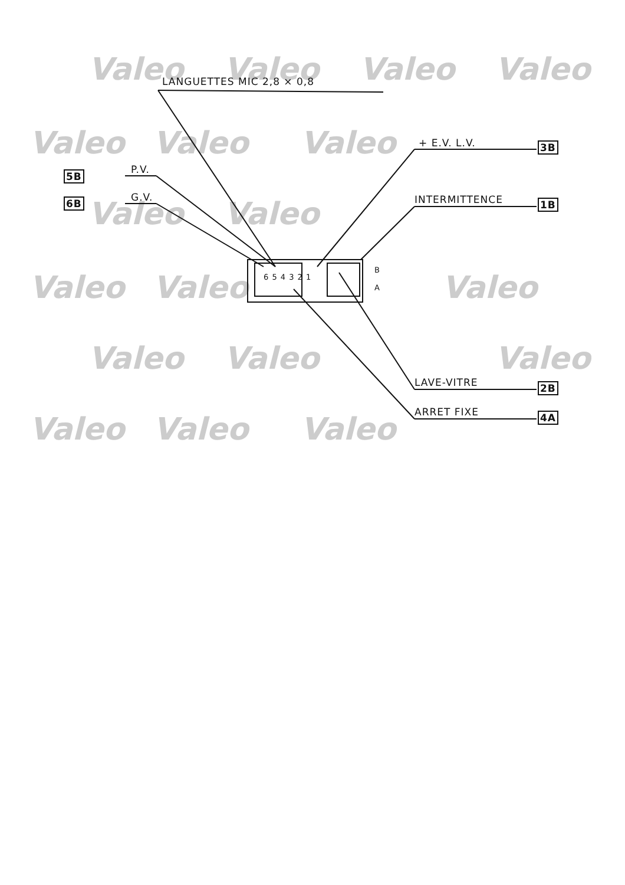Valeo
Valeo
Valeo
Valeo
Valeo
Valeo
Valeo
Valeo
Valeo
Valeo
Valeo
Valeo
Valeo
Valeo
Valeo
Valeo
Valeo
Valeo
LANGUETTES MIC 2,8 × 0,8
+ E.V. L.V. 3B
5B P.V.
6B G.V. INTERMITTENCE 1B
6 5 4 3 2 1
B
A
LAVE-VITRE 2B
ARRET FIXE 4A